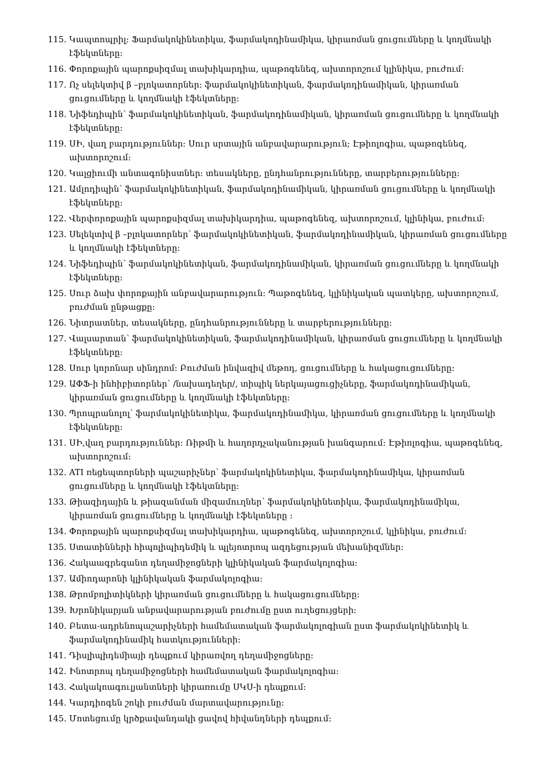115. Կապտոպրիլ: Ֆարմակոկինետիկա, ֆարմակոդինամիկա, կիրառման ցուցումները և կողմնակի էֆեկտները:
116. Փորոքային պարոքսիզմալ տախիկարդիա, պաթոգենեզ, ախտորոշում կլինիկա, բուժում:
117. Ոչ սելեկտիվ β –բլոկատորներ: ֆարմակոկինետիկան, ֆարմակոդինամիկան, կիրառման ցուցումները և կողմնակի էֆեկտները:
118. Նիֆեդիպին՝ ֆարմակոկինետիկան, ֆարմակոդինամիկան, կիրառման ցուցումները և կողմնակի էֆեկտները:
119. ՍԻ, վաղ բարդություններ: Սուր սրտային անբավարարություն; Էթիոլոգիա, պաթոգենեզ, ախտորոշում:
120. Կալցիումի անտագոնիստներ: տեսակները, ընդհանրությունները, տարբերությունները:
121. Ամլոդիպին՝ ֆարմակոկինետիկան, ֆարմակոդինամիկան, կիրառման ցուցումները և կողմնակի էֆեկտները:
122. Վերփորոքային պարոքսիզմալ տախիկարդիա, պաթոգենեզ, ախտորոշում, կլինիկա, բուժում:
123. Սելեկտիվ β –բլոկատորներ՝ ֆարմակոկինետիկան, ֆարմակոդինամիկան, կիրառման ցուցումները և կողմնակի էֆեկտները:
124. Նիֆեդիպին՝ ֆարմակոկինետիկան, ֆարմակոդինամիկան, կիրառման ցուցումները և կողմնակի էֆեկտները:
125. Սուր ձախ փորոքային անբավարարություն: Պաթոգենեզ, կլինիկական պատկերը, ախտորոշում, բուժման ընթացքը:
126. Նիտրատներ, տեսակները, ընդհանրությունները և տարբերությունները:
127. Վալսարտան՝ ֆարմակոկինետիկան, ֆարմակոդինամիկան, կիրառման ցուցումները և կողմնակի էֆեկտները:
128. Սուր կորոնար սինդրոմ: Բուժման ինվազիվ մեթոդ, ցուցումները և հակացուցումները:
129. ԱՓՖ-ի ինհիբիտորներ՝ /նախադեղեր/, տիպիկ ներկայացուցիչները, ֆարմակոդինամիկան, կիրառման ցուցումները և կողմնակի էֆեկտները:
130. Պրոպրանոլոլ՝ ֆարմակոկինետիկա, ֆարմակոդինամիկա, կիրառման ցուցումները և կողմնակի էֆեկտները:
131. ՍԻ,վաղ բարդություններ: Ռիթմի և հաղորդչականության խանգարում: Էթիոլոգիա, պաթոգենեզ, ախտորոշում:
132. ATI ռեցեպտորների պաշարիչներ՝ ֆարմակոկինետիկա, ֆարմակոդինամիկա, կիրառման ցուցումները և կողմնակի էֆեկտները:
133. Թիազիդային և թիազանման միզամուղներ՝ ֆարմակոկինետիկա, ֆարմակոդինամիկա, կիրառման ցուցումները և կողմնակի էֆեկտները :
134. Փորոքային պարոքսիզմալ տախիկարդիա, պաթոգենեզ, ախտորոշում, կլինիկա, բուժում:
135. Ստատինների հիպոլիպիդեմիկ և պլեյոտրոպ ազդեցության մեխանիզմներ:
136. Հակաագրեգանտ դեղամիջոցների կլինիկական ֆարմակոլոգիա:
137. Ամիոդարոնի կլինիկական ֆարմակոլոգիա:
138. Թրոմբոլիտիկների կիրառման ցուցումները և հակացուցումները:
139. Խրոնիկարյան անբավարարության բուժումը ըստ ուղեցույցերի:
140. Բետա-ադրենոպաշարիչների համեմատական ֆարմակոլոգիան ըստ ֆարմակոկինետիկ և ֆարմակոդինամիկ հատկությունների:
141. Դիսլիպիդեմիայի դեպքում կիրառվող դեղամիջոցները:
142. Ինոտրոպ դեղամիջոցների համեմատական ֆարմակոլոգիա:
143. Հակակոագուլյանտների կիրառումը ՍԿՍ-ի դեպքում:
144. Կարդիոգեն շոկի բուժման մարտավարությունը:
145. Մոտեցումը կրծքավանդակի ցավով հիվանդների դեպքում: